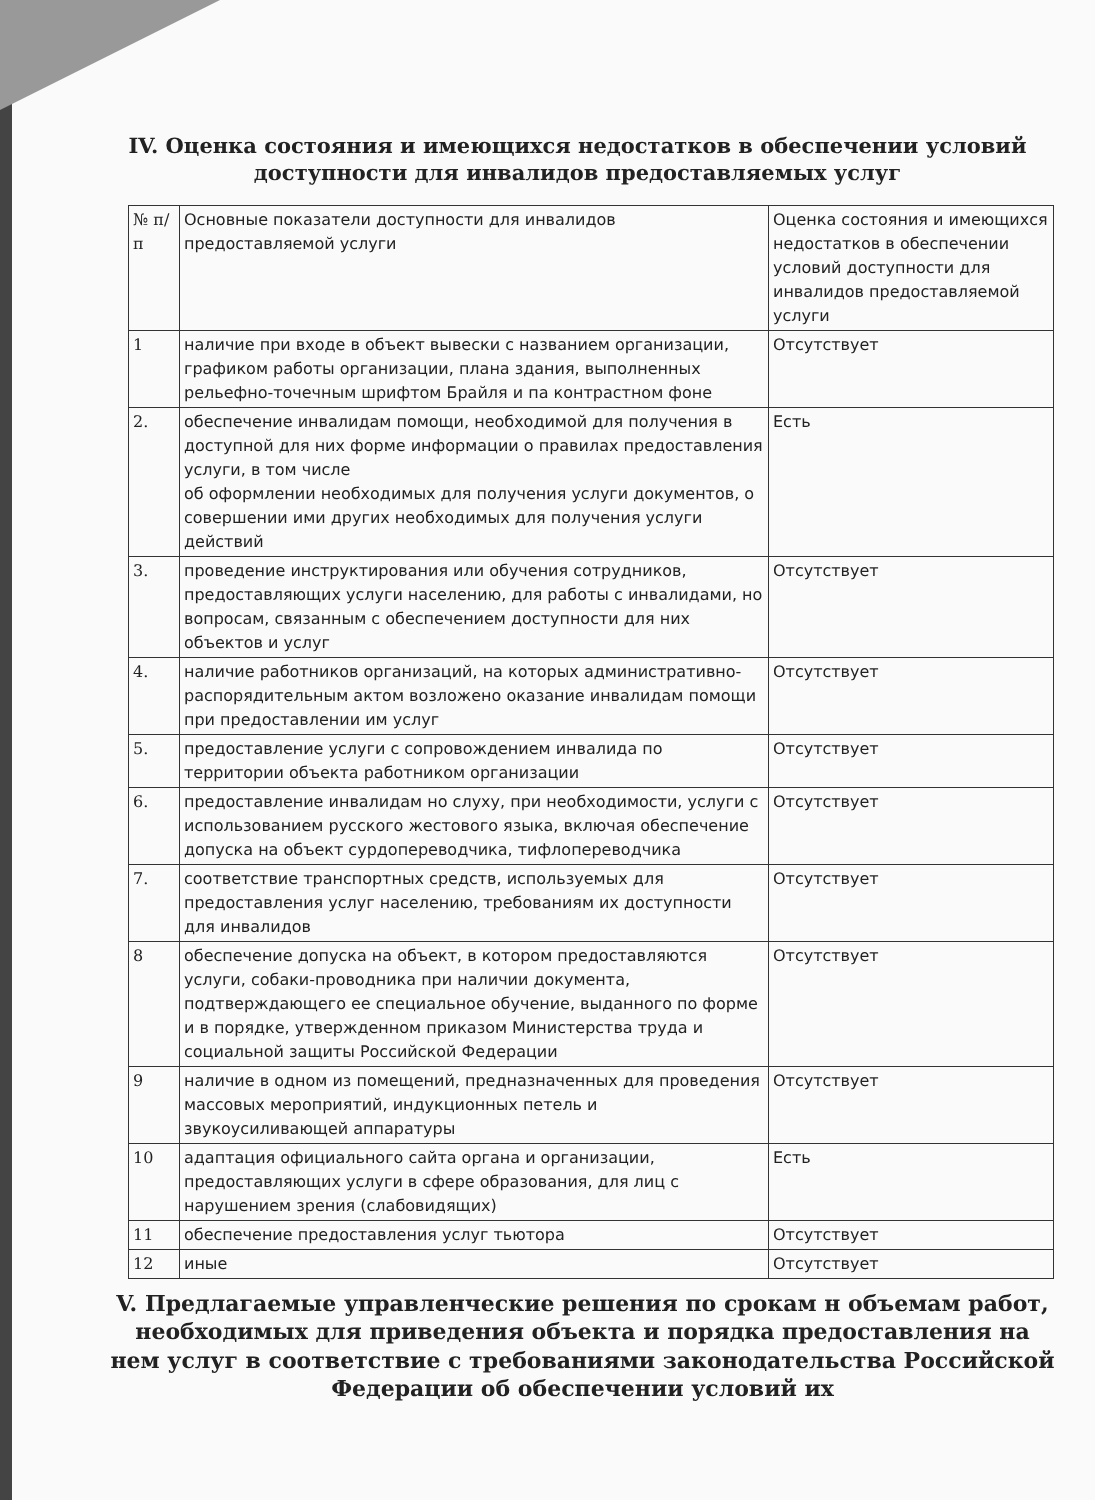IV. Оценка состояния и имеющихся недостатков в обеспечении условий доступности для инвалидов предоставляемых услуг
| № п/п | Основные показатели доступности для инвалидов предоставляемой услуги | Оценка состояния и имеющихся недостатков в обеспечении условий доступности для инвалидов предоставляемой услуги |
| 1 | наличие при входе в объект вывески с названием организации, графиком работы организации, плана здания, выполненных рельефно-точечным шрифтом Брайля и па контрастном фоне | Отсутствует |
| 2. | обеспечение инвалидам помощи, необходимой для получения в доступной для них форме информации о правилах предоставления услуги, в том числе об оформлении необходимых для получения услуги документов, о совершении ими других необходимых для получения услуги действий | Есть |
| 3. | проведение инструктирования или обучения сотрудников, предоставляющих услуги населению, для работы с инвалидами, но вопросам, связанным с обеспечением доступности для них объектов и услуг | Отсутствует |
| 4. | наличие работников организаций, на которых административно-распорядительным актом возложено оказание инвалидам помощи при предоставлении им услуг | Отсутствует |
| 5. | предоставление услуги с сопровождением инвалида по территории объекта работником организации | Отсутствует |
| 6. | предоставление инвалидам но слуху, при необходимости, услуги с использованием русского жестового языка, включая обеспечение допуска на объект сурдопереводчика, тифлопереводчика | Отсутствует |
| 7. | соответствие транспортных средств, используемых для предоставления услуг населению, требованиям их доступности для инвалидов | Отсутствует |
| 8 | обеспечение допуска на объект, в котором предоставляются услуги, собаки-проводника при наличии документа, подтверждающего ее специальное обучение, выданного по форме и в порядке, утвержденном приказом Министерства труда и социальной защиты Российской Федерации | Отсутствует |
| 9 | наличие в одном из помещений, предназначенных для проведения массовых мероприятий, индукционных петель и звукоусиливающей аппаратуры | Отсутствует |
| 10 | адаптация официального сайта органа и организации, предоставляющих услуги в сфере образования, для лиц с нарушением зрения (слабовидящих) | Есть |
| 11 | обеспечение предоставления услуг тьютора | Отсутствует |
| 12 | иные | Отсутствует |
V. Предлагаемые управленческие решения по срокам н объемам работ, необходимых для приведения объекта и порядка предоставления на нем услуг в соответствие с требованиями законодательства Российской Федерации об обеспечении условий их